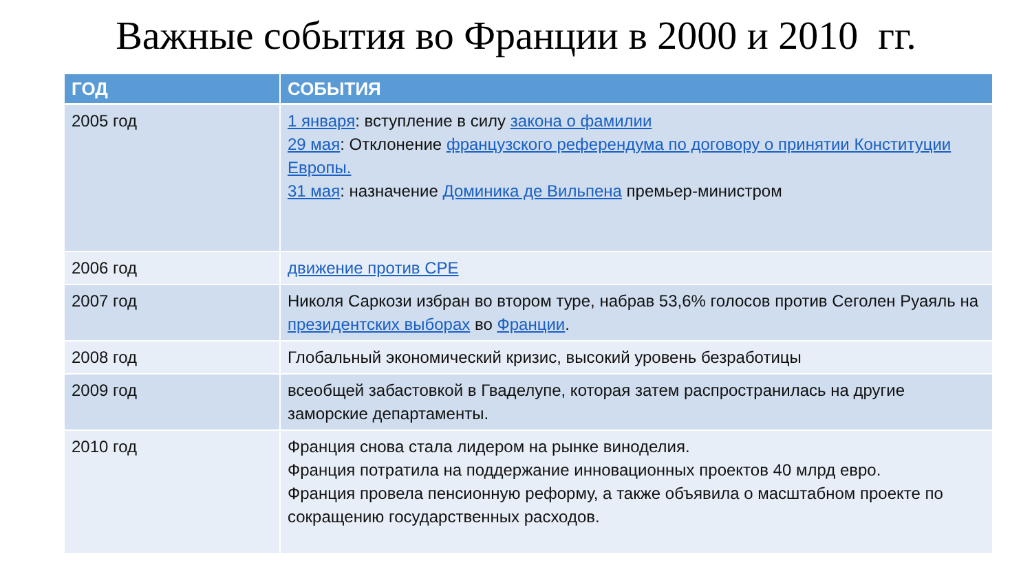Важные события во Франции в 2000 и 2010 гг.
| ГОД | СОБЫТИЯ |
| --- | --- |
| 2005 год | 1 января : вступление в силу закона о фамилии 29 мая : Отклонение французского референдума по договору о принятии Конституции Европы. 31 мая : назначение Доминика де Вильпена премьер-министром |
| 2006 год | движение против CPE |
| 2007 год | Николя Саркози избран во втором туре, набрав 53,6% голосов против Сеголен Руаяль на президентских выборах во Франции . |
| 2008 год | Глобальный экономический кризис, высокий уровень безработицы |
| 2009 год | всеобщей забастовкой в Гваделупе, которая затем распространилась на другие заморские департаменты. |
| 2010 год | Франция снова стала лидером на рынке виноделия. Франция потратила на поддержание инновационных проектов 40 млрд евро. Франция провела пенсионную реформу, а также объявила о масштабном проекте по сокращению государственных расходов. |